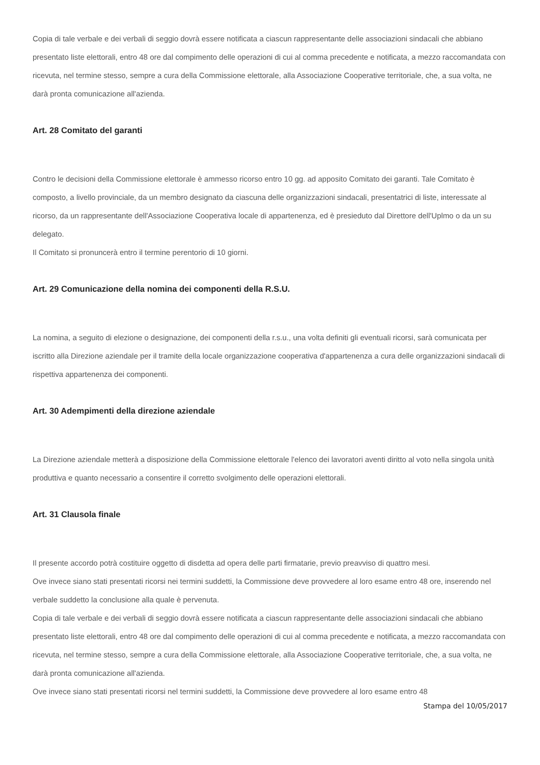Copia di tale verbale e dei verbali di seggio dovrà essere notificata a ciascun rappresentante delle associazioni sindacali che abbiano presentato liste elettorali, entro 48 ore dal compimento delle operazioni di cui al comma precedente e notificata, a mezzo raccomandata con ricevuta, nel termine stesso, sempre a cura della Commissione elettorale, alla Associazione Cooperative territoriale, che, a sua volta, ne darà pronta comunicazione all'azienda.
Art. 28 Comitato del garanti
Contro le decisioni della Commissione elettorale è ammesso ricorso entro 10 gg. ad apposito Comitato dei garanti. Tale Comitato è composto, a livello provinciale, da un membro designato da ciascuna delle organizzazioni sindacali, presentatrici di liste, interessate al ricorso, da un rappresentante dell'Associazione Cooperativa locale di appartenenza, ed è presieduto dal Direttore dell'Uplmo o da un su delegato.
Il Comitato si pronuncerà entro il termine perentorio di 10 giorni.
Art. 29 Comunicazione della nomina dei componenti della R.S.U.
La nomina, a seguito di elezione o designazione, dei componenti della r.s.u., una volta definiti gli eventuali ricorsi, sarà comunicata per iscritto alla Direzione aziendale per il tramite della locale organizzazione cooperativa d'appartenenza a cura delle organizzazioni sindacali di rispettiva appartenenza dei componenti.
Art. 30 Adempimenti della direzione aziendale
La Direzione aziendale metterà a disposizione della Commissione elettorale l'elenco dei lavoratori aventi diritto al voto nella singola unità produttiva e quanto necessario a consentire il corretto svolgimento delle operazioni elettorali.
Art. 31 Clausola finale
Il presente accordo potrà costituire oggetto di disdetta ad opera delle parti firmatarie, previo preavviso di quattro mesi.
Ove invece siano stati presentati ricorsi nei termini suddetti, la Commissione deve provvedere al loro esame entro 48 ore, inserendo nel verbale suddetto la conclusione alla quale è pervenuta.
Copia di tale verbale e dei verbali di seggio dovrà essere notificata a ciascun rappresentante delle associazioni sindacali che abbiano presentato liste elettorali, entro 48 ore dal compimento delle operazioni di cui al comma precedente e notificata, a mezzo raccomandata con ricevuta, nel termine stesso, sempre a cura della Commissione elettorale, alla Associazione Cooperative territoriale, che, a sua volta, ne darà pronta comunicazione all'azienda.
Ove invece siano stati presentati ricorsi nel termini suddetti, la Commissione deve provvedere al loro esame entro 48
Stampa del 10/05/2017